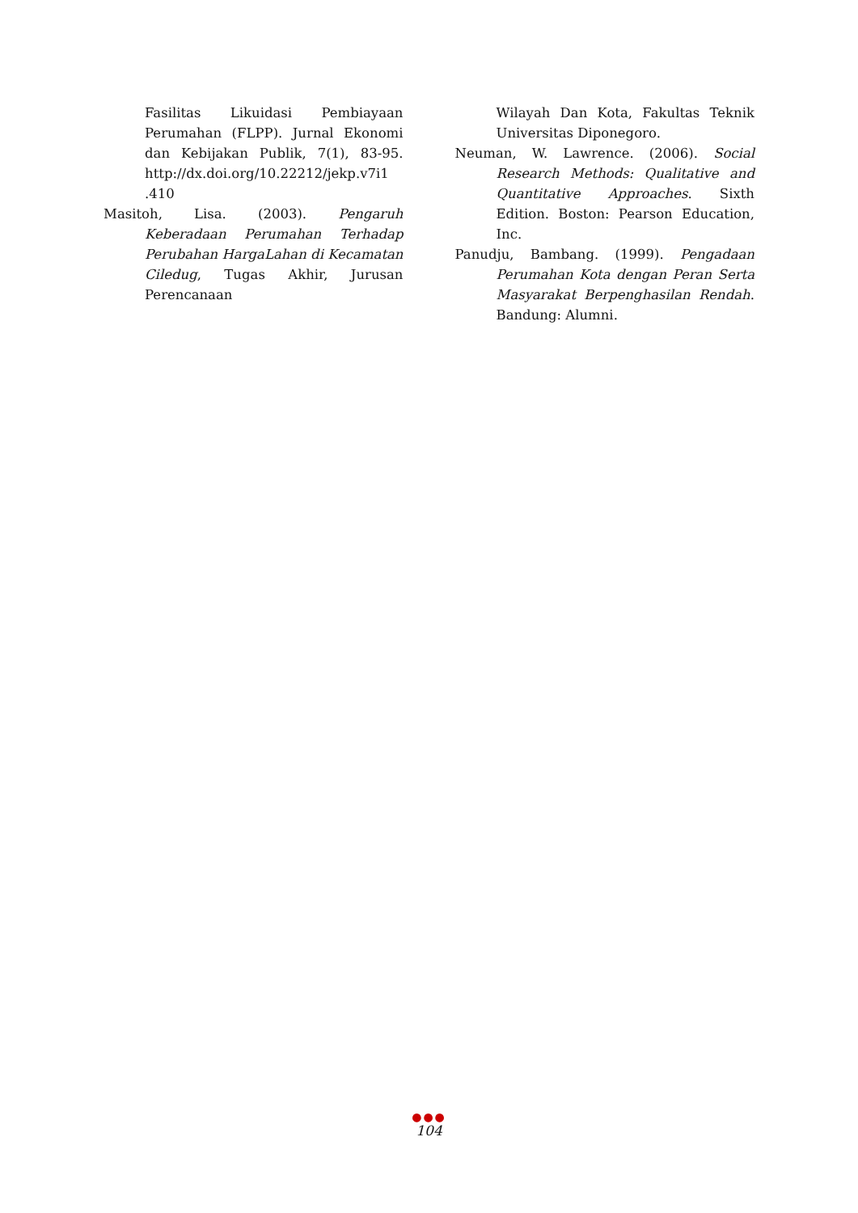Fasilitas Likuidasi Pembiayaan Perumahan (FLPP). Jurnal Ekonomi dan Kebijakan Publik, 7(1), 83-95. http://dx.doi.org/10.22212/jekp.v7i1 .410
Masitoh, Lisa. (2003). Pengaruh Keberadaan Perumahan Terhadap Perubahan HargaLahan di Kecamatan Ciledug, Tugas Akhir, Jurusan Perencanaan
Wilayah Dan Kota, Fakultas Teknik Universitas Diponegoro.
Neuman, W. Lawrence. (2006). Social Research Methods: Qualitative and Quantitative Approaches. Sixth Edition. Boston: Pearson Education, Inc.
Panudju, Bambang. (1999). Pengadaan Perumahan Kota dengan Peran Serta Masyarakat Berpenghasilan Rendah. Bandung: Alumni.
●●●
104